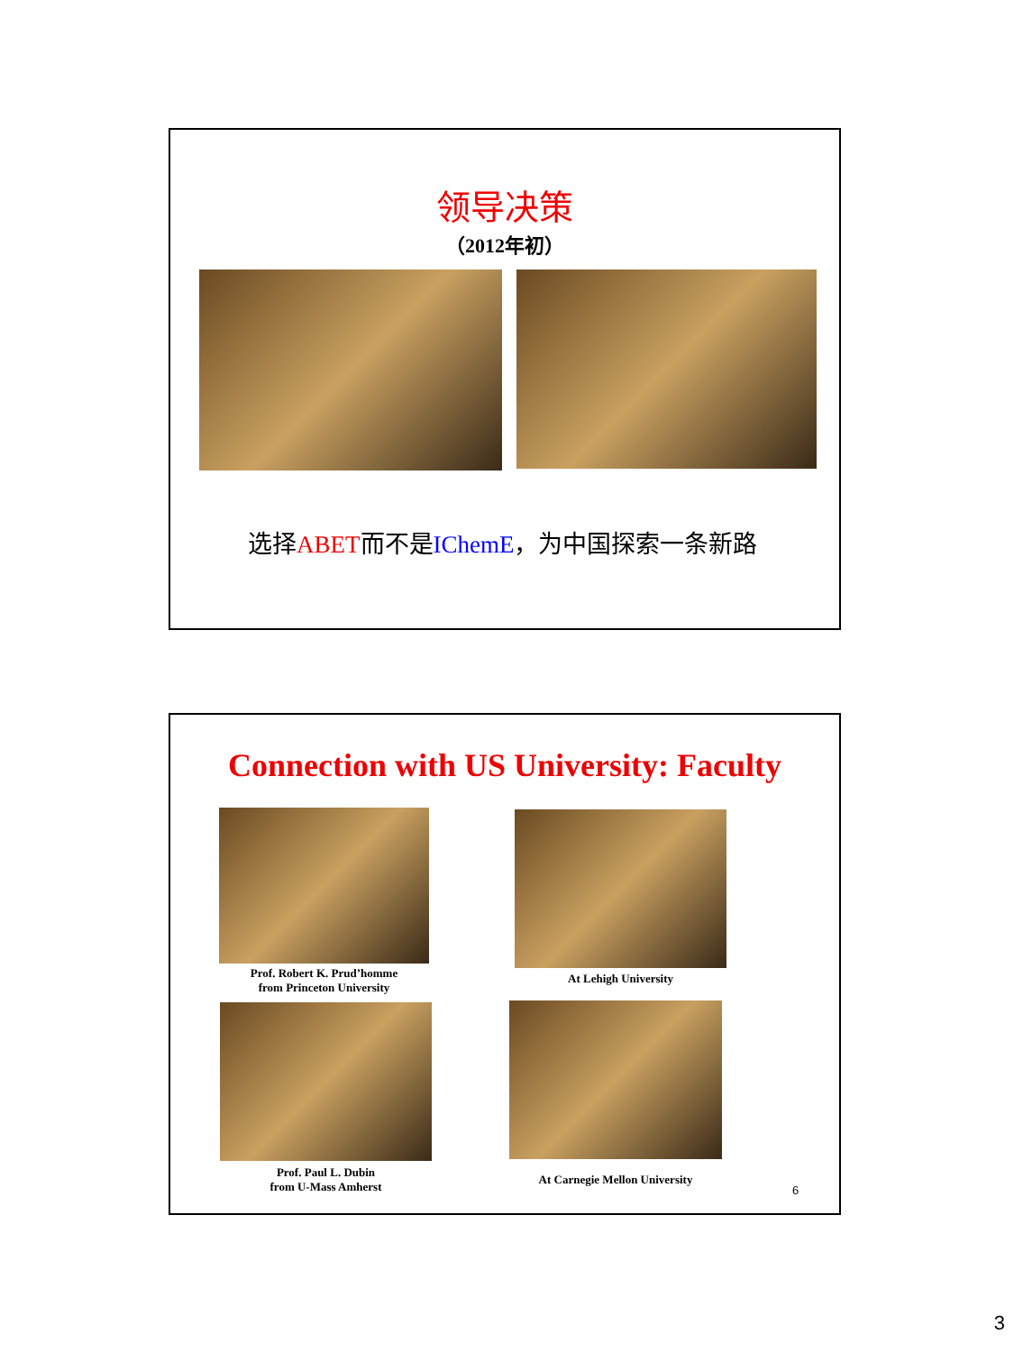领导决策
（2012年初）
选择ABET而不是IChemE，为中国探索一条新路
Connection with US University: Faculty
Prof. Robert K. Prud’homme
from Princeton University
At Lehigh University
Prof. Paul L. Dubin
from U-Mass Amherst
At Carnegie Mellon University
6
3